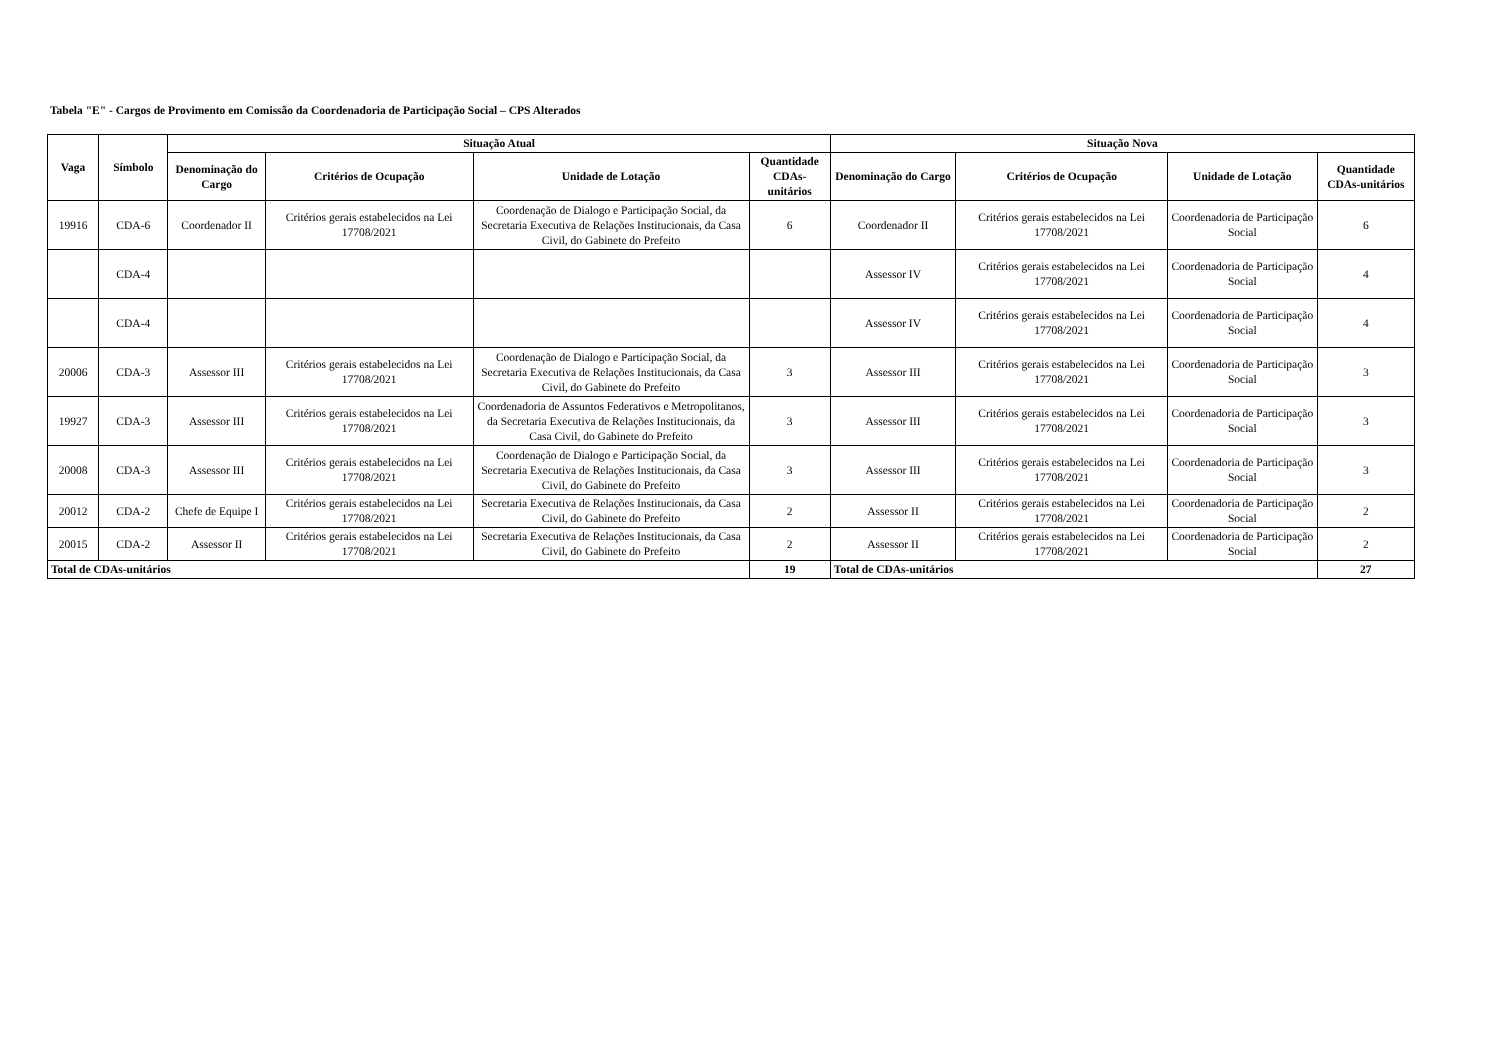Tabela "E" - Cargos de Provimento em Comissão da Coordenadoria de Participação Social – CPS Alterados
| Vaga | Símbolo | Situação Atual | | | | Situação Nova | | | |
| --- | --- | --- | --- | --- | --- | --- | --- | --- | --- |
| | | Denominação do Cargo | Critérios de Ocupação | Unidade de Lotação | Quantidade CDAs-unitários | Denominação do Cargo | Critérios de Ocupação | Unidade de Lotação | Quantidade CDAs-unitários |
| 19916 | CDA-6 | Coordenador II | Critérios gerais estabelecidos na Lei 17708/2021 | Coordenação de Dialogo e Participação Social, da Secretaria Executiva de Relações Institucionais, da Casa Civil, do Gabinete do Prefeito | 6 | Coordenador II | Critérios gerais estabelecidos na Lei 17708/2021 | Coordenadoria de Participação Social | 6 |
| | CDA-4 | | | | | Assessor IV | Critérios gerais estabelecidos na Lei 17708/2021 | Coordenadoria de Participação Social | 4 |
| | CDA-4 | | | | | Assessor IV | Critérios gerais estabelecidos na Lei 17708/2021 | Coordenadoria de Participação Social | 4 |
| 20006 | CDA-3 | Assessor III | Critérios gerais estabelecidos na Lei 17708/2021 | Coordenação de Dialogo e Participação Social, da Secretaria Executiva de Relações Institucionais, da Casa Civil, do Gabinete do Prefeito | 3 | Assessor III | Critérios gerais estabelecidos na Lei 17708/2021 | Coordenadoria de Participação Social | 3 |
| 19927 | CDA-3 | Assessor III | Critérios gerais estabelecidos na Lei 17708/2021 | Coordenadoria de Assuntos Federativos e Metropolitanos, da Secretaria Executiva de Relações Institucionais, da Casa Civil, do Gabinete do Prefeito | 3 | Assessor III | Critérios gerais estabelecidos na Lei 17708/2021 | Coordenadoria de Participação Social | 3 |
| 20008 | CDA-3 | Assessor III | Critérios gerais estabelecidos na Lei 17708/2021 | Coordenação de Dialogo e Participação Social, da Secretaria Executiva de Relações Institucionais, da Casa Civil, do Gabinete do Prefeito | 3 | Assessor III | Critérios gerais estabelecidos na Lei 17708/2021 | Coordenadoria de Participação Social | 3 |
| 20012 | CDA-2 | Chefe de Equipe I | Critérios gerais estabelecidos na Lei 17708/2021 | Secretaria Executiva de Relações Institucionais, da Casa Civil, do Gabinete do Prefeito | 2 | Assessor II | Critérios gerais estabelecidos na Lei 17708/2021 | Coordenadoria de Participação Social | 2 |
| 20015 | CDA-2 | Assessor II | Critérios gerais estabelecidos na Lei 17708/2021 | Secretaria Executiva de Relações Institucionais, da Casa Civil, do Gabinete do Prefeito | 2 | Assessor II | Critérios gerais estabelecidos na Lei 17708/2021 | Coordenadoria de Participação Social | 2 |
| Total de CDAs-unitários | | | | | 19 | Total de CDAs-unitários | | | 27 |